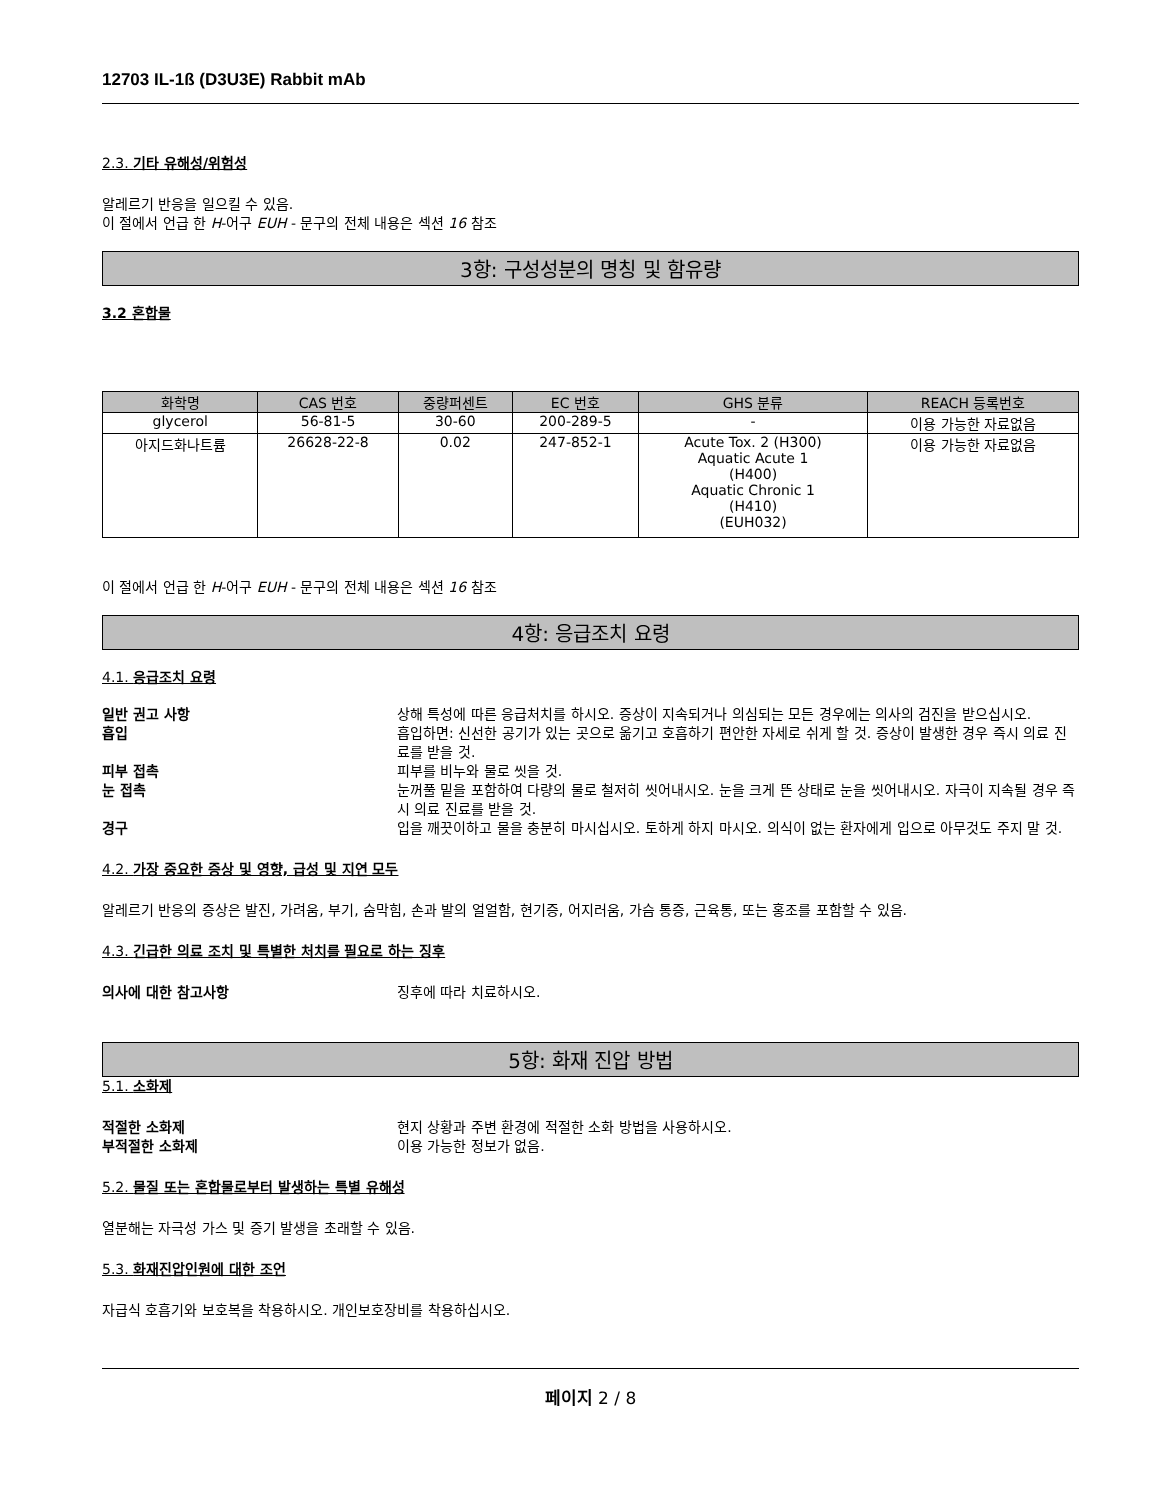12703 IL-1ß (D3U3E) Rabbit mAb
2.3. 기타 유해성/위험성
알레르기 반응을 일으킬 수 있음.
이 절에서 언급 한 H-어구 EUH - 문구의 전체 내용은 섹션 16 참조
3항: 구성성분의 명칭 및 함유량
3.2 혼합물
| 화학명 | CAS 번호 | 중량퍼센트 | EC 번호 | GHS 분류 | REACH 등록번호 |
| --- | --- | --- | --- | --- | --- |
| glycerol | 56-81-5 | 30-60 | 200-289-5 | - | 이용 가능한 자료없음 |
| 아지드화나트륨 | 26628-22-8 | 0.02 | 247-852-1 | Acute Tox. 2 (H300) Aquatic Acute 1 (H400) Aquatic Chronic 1 (H410) (EUH032) | 이용 가능한 자료없음 |
이 절에서 언급 한 H-어구 EUH - 문구의 전체 내용은 섹션 16 참조
4항: 응급조치 요령
4.1. 응급조치 요령
일반 권고 사항 상해 특성에 따른 응급처치를 하시오. 증상이 지속되거나 의심되는 모든 경우에는 의사의 검진을 받으십시오.
흡입 흡입하면: 신선한 공기가 있는 곳으로 옮기고 호흡하기 편안한 자세로 쉬게 할 것. 증상이 발생한 경우 즉시 의료 진료를 받을 것.
피부 접촉 피부를 비누와 물로 씻을 것.
눈 접촉 눈꺼풀 밑을 포함하여 다량의 물로 철저히 씻어내시오. 눈을 크게 뜬 상태로 눈을 씻어내시오. 자극이 지속될 경우 즉시 의료 진료를 받을 것.
경구 입을 깨끗이하고 물을 충분히 마시십시오. 토하게 하지 마시오. 의식이 없는 환자에게 입으로 아무것도 주지 말 것.
4.2. 가장 중요한 증상 및 영향, 급성 및 지연 모두
알레르기 반응의 증상은 발진, 가려움, 부기, 숨막힘, 손과 발의 얼얼함, 현기증, 어지러움, 가슴 통증, 근육통, 또는 홍조를 포함할 수 있음.
4.3. 긴급한 의료 조치 및 특별한 처치를 필요로 하는 징후
의사에 대한 참고사항 징후에 따라 치료하시오.
5항: 화재 진압 방법
5.1. 소화제
적절한 소화제 현지 상황과 주변 환경에 적절한 소화 방법을 사용하시오.
부적절한 소화제 이용 가능한 정보가 없음.
5.2. 물질 또는 혼합물로부터 발생하는 특별 유해성
열분해는 자극성 가스 및 증기 발생을 초래할 수 있음.
5.3. 화재진압인원에 대한 조언
자급식 호흡기와 보호복을 착용하시오. 개인보호장비를 착용하십시오.
페이지 2 / 8